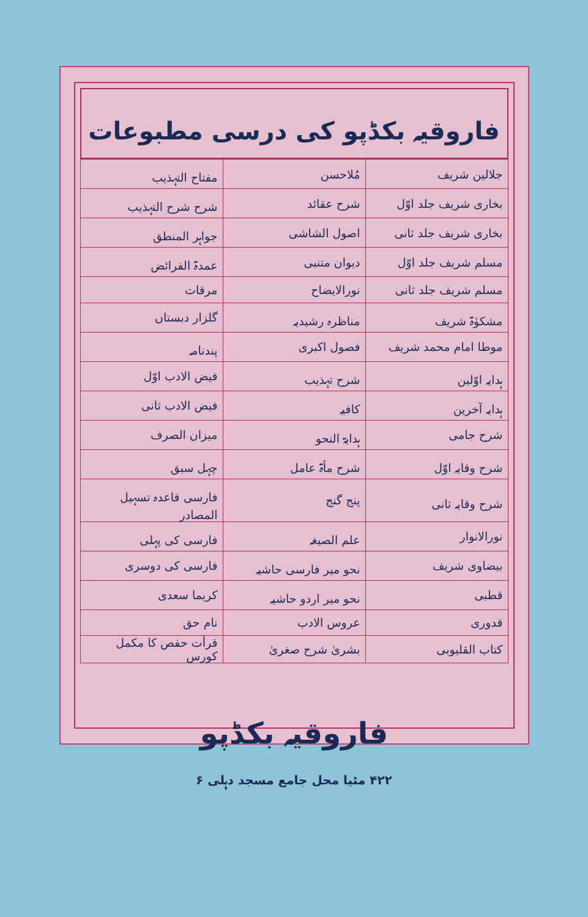فاروقیہ بکڈپو کی درسی مطبوعات
| جلالین شریف | مُلاحسن | مفتاح التہذیب |
| بخاری شریف جلد اوّل | شرح عقائد | شرح شرح التہذیب |
| بخاری شریف جلد ثانی | اصول الشاشی | جواہر المنطق |
| مسلم شریف جلد اوّل | دیوان متنبی | عمدۃ الفرائض |
| مسلم شریف جلد ثانی | نورالایضاح | مرقات |
| مشکوٰۃ شریف | مناظرہ رشیدیہ | گلزار دبستاں |
| موطا امام محمد شریف | فصول اکبری | پندنامہ |
| ہدایہ اوّلین | شرح تہذیب | فیض الادب اوّل |
| ہدایہ آخرین | کافیہ | فیض الادب ثانی |
| شرح جامی | ہدایۃ النحو | میزان الصرف |
| شرح وقایہ اوّل | شرح مأۃ عامل | چہل سبق |
| شرح وقایہ ثانی | پنج گنج | فارسی قاعدہ تسہیل المصادر |
| نورالانوار | علم الصیغہ | فارسی کی پہلی |
| بیضاوی شریف | نحو میر فارسی حاشیہ | فارسی کی دوسری |
| قطبی | نحو میر اردو حاشیہ | کریما سعدی |
| قدوری | عروس الادب | نام حق |
| کتاب القلیوبی | بشریٰ شرح صغریٰ | قرأت حفص کا مکمل کورس |
فاروقیہ بکڈپو
۴۲۲ مٹیا محل جامع مسجد دہلی ۶